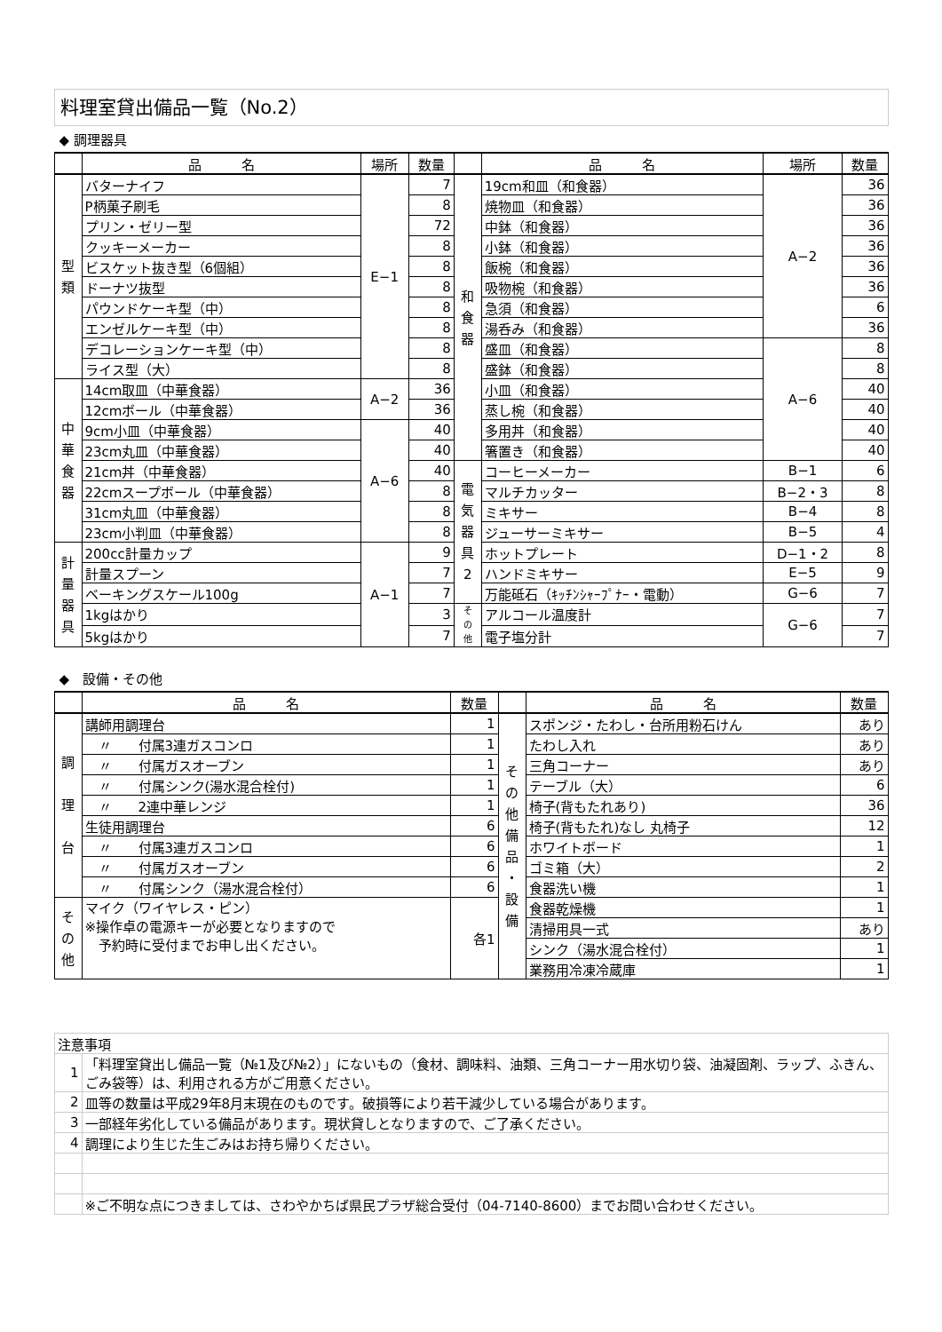料理室貸出備品一覧（No.2）
◆ 調理器具
| | 品 名 | 場所 | 数量 | | 品 名 | 場所 | 数量 |
| --- | --- | --- | --- | --- | --- | --- | --- |
| 型 類 | バターナイフ | E−1 | 7 | 和 食 器 | 19cm和皿（和食器） | A−2 | 36 |
| | P柄菓子刷毛 | | 8 | | 焼物皿（和食器） | | 36 |
| | プリン・ゼリー型 | | 72 | | 中鉢（和食器） | | 36 |
| | クッキーメーカー | | 8 | | 小鉢（和食器） | | 36 |
| | ビスケット抜き型（6個組） | | 8 | | 飯椀（和食器） | | 36 |
| | ドーナツ抜型 | | 8 | | 吸物椀（和食器） | | 36 |
| | パウンドケーキ型（中） | | 8 | | 急須（和食器） | | 6 |
| | エンゼルケーキ型（中） | | 8 | | 湯呑み（和食器） | | 36 |
| | デコレーションケーキ型（中） | | 8 | | 盛皿（和食器） | A−6 | 8 |
| | ライス型（大） | | 8 | | 盛鉢（和食器） | | 8 |
| 中 華 食 器 | 14cm取皿（中華食器） | A−2 | 36 | | 小皿（和食器） | | 40 |
| | 12cmボール（中華食器） | | 36 | | 蒸し椀（和食器） | | 40 |
| | 9cm小皿（中華食器） | A−6 | 40 | | 多用丼（和食器） | | 40 |
| | 23cm丸皿（中華食器） | | 40 | | 箸置き（和食器） | | 40 |
| | 21cm丼（中華食器） | | 40 | 電 気 器 具 2 | コーヒーメーカー | B−1 | 6 |
| | 22cmスープボール（中華食器） | | 8 | | マルチカッター | B−2・3 | 8 |
| | 31cm丸皿（中華食器） | | 8 | | ミキサー | B−4 | 8 |
| | 23cm小判皿（中華食器） | | 8 | | ジューサーミキサー | B−5 | 4 |
| 計 量 器 具 | 200cc計量カップ | A−1 | 9 | | ホットプレート | D−1・2 | 8 |
| | 計量スプーン | | 7 | | ハンドミキサー | E−5 | 9 |
| | ベーキングスケール100g | | 7 | | 万能砥石（ｷｯﾁﾝｼｬｰﾌﾟﾅｰ・電動） | G−6 | 7 |
| | 1kgはかり | | 3 | そ の 他 | アルコール温度計 | G−6 | 7 |
| | 5kgはかり | | 7 | | 電子塩分計 | | 7 |
◆　設備・その他
| | 品 名 | 数量 | | 品 名 | 数量 |
| --- | --- | --- | --- | --- | --- |
| 調 理 台 | 講師用調理台 | 1 | そ の 他 備 品 ・ 設 備 | スポンジ・たわし・台所用粉石けん | あり |
| | 〃 付属3連ガスコンロ | 1 | | たわし入れ | あり |
| | 〃 付属ガスオーブン | 1 | | 三角コーナー | あり |
| | 〃 付属シンク(湯水混合栓付) | 1 | | テーブル（大） | 6 |
| | 〃 2連中華レンジ | 1 | | 椅子(背もたれあり) | 36 |
| | 生徒用調理台 | 6 | | 椅子(背もたれ)なし 丸椅子 | 12 |
| | 〃 付属3連ガスコンロ | 6 | | ホワイトボード | 1 |
| | 〃 付属ガスオーブン | 6 | | ゴミ箱（大） | 2 |
| | 〃 付属シンク（湯水混合栓付） | 6 | | 食器洗い機 | 1 |
| そ の 他 | マイク（ワイヤレス・ピン） ※操作卓の電源キーが必要となりますので 予約時に受付までお申し出ください。 | 各1 | | 食器乾燥機 | 1 |
| | | | | 清掃用具一式 | あり |
| | | | | シンク（湯水混合栓付） | 1 |
| | | | | 業務用冷凍冷蔵庫 | 1 |
| 注意事項 | |
| 1 | 「料理室貸出し備品一覧（№1及び№2）」にないもの（食材、調味料、油類、三角コーナー用水切り袋、油凝固剤、ラップ、ふきん、ごみ袋等）は、利用される方がご用意ください。 |
| 2 | 皿等の数量は平成29年8月末現在のものです。破損等により若干減少している場合があります。 |
| 3 | 一部経年劣化している備品があります。現状貸しとなりますので、ご了承ください。 |
| 4 | 調理により生じた生ごみはお持ち帰りください。 |
| | ※ご不明な点につきましては、さわやかちば県民プラザ総合受付（04-7140-8600）までお問い合わせください。 |